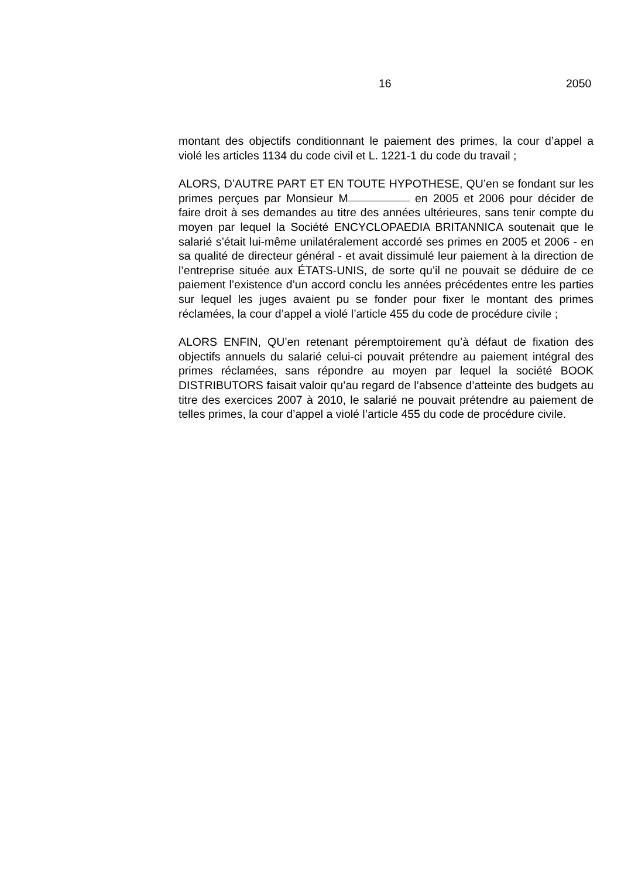16 2050
montant des objectifs conditionnant le paiement des primes, la cour d’appel a violé les articles 1134 du code civil et L. 1221-1 du code du travail ;
ALORS, D’AUTRE PART ET EN TOUTE HYPOTHESE, QU’en se fondant sur les primes perçues par Monsieur M en 2005 et 2006 pour décider de faire droit à ses demandes au titre des années ultérieures, sans tenir compte du moyen par lequel la Société ENCYCLOPAEDIA BRITANNICA soutenait que le salarié s’était lui-même unilatéralement accordé ses primes en 2005 et 2006 - en sa qualité de directeur général - et avait dissimulé leur paiement à la direction de l’entreprise située aux ÉTATS-UNIS, de sorte qu’il ne pouvait se déduire de ce paiement l’existence d’un accord conclu les années précédentes entre les parties sur lequel les juges avaient pu se fonder pour fixer le montant des primes réclamées, la cour d’appel a violé l’article 455 du code de procédure civile ;
ALORS ENFIN, QU’en retenant péremptoirement qu’à défaut de fixation des objectifs annuels du salarié celui-ci pouvait prétendre au paiement intégral des primes réclamées, sans répondre au moyen par lequel la société BOOK DISTRIBUTORS faisait valoir qu’au regard de l’absence d’atteinte des budgets au titre des exercices 2007 à 2010, le salarié ne pouvait prétendre au paiement de telles primes, la cour d’appel a violé l’article 455 du code de procédure civile.